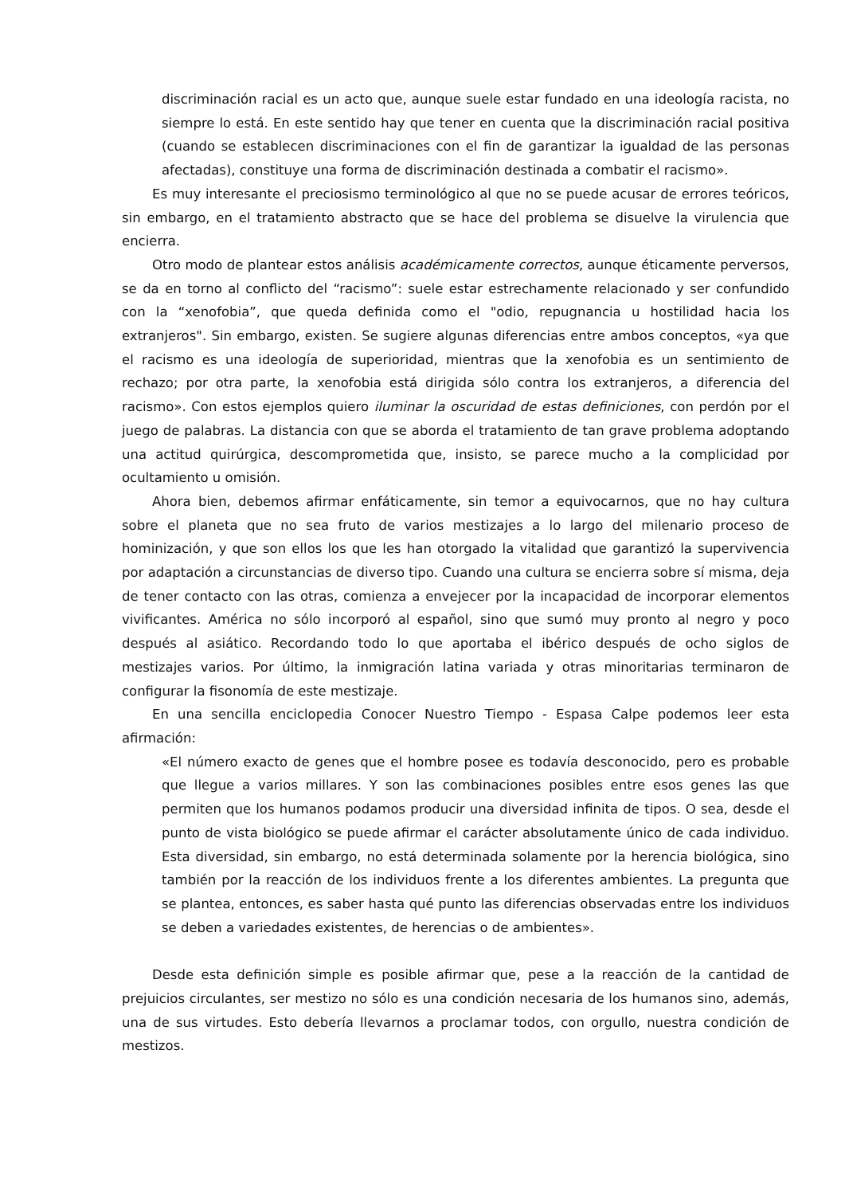discriminación racial es un acto que, aunque suele estar fundado en una ideología racista, no siempre lo está. En este sentido hay que tener en cuenta que la discriminación racial positiva (cuando se establecen discriminaciones con el fin de garantizar la igualdad de las personas afectadas), constituye una forma de discriminación destinada a combatir el racismo».
Es muy interesante el preciosismo terminológico al que no se puede acusar de errores teóricos, sin embargo, en el tratamiento abstracto que se hace del problema se disuelve la virulencia que encierra.
Otro modo de plantear estos análisis académicamente correctos, aunque éticamente perversos, se da en torno al conflicto del “racismo”: suele estar estrechamente relacionado y ser confundido con la “xenofobia”, que queda definida como el "odio, repugnancia u hostilidad hacia los extranjeros". Sin embargo, existen. Se sugiere algunas diferencias entre ambos conceptos, «ya que el racismo es una ideología de superioridad, mientras que la xenofobia es un sentimiento de rechazo; por otra parte, la xenofobia está dirigida sólo contra los extranjeros, a diferencia del racismo». Con estos ejemplos quiero iluminar la oscuridad de estas definiciones, con perdón por el juego de palabras. La distancia con que se aborda el tratamiento de tan grave problema adoptando una actitud quirúrgica, descomprometida que, insisto, se parece mucho a la complicidad por ocultamiento u omisión.
Ahora bien, debemos afirmar enfáticamente, sin temor a equivocarnos, que no hay cultura sobre el planeta que no sea fruto de varios mestizajes a lo largo del milenario proceso de hominización, y que son ellos los que les han otorgado la vitalidad que garantizó la supervivencia por adaptación a circunstancias de diverso tipo. Cuando una cultura se encierra sobre sí misma, deja de tener contacto con las otras, comienza a envejecer por la incapacidad de incorporar elementos vivificantes. América no sólo incorporó al español, sino que sumó muy pronto al negro y poco después al asiático. Recordando todo lo que aportaba el ibérico después de ocho siglos de mestizajes varios. Por último, la inmigración latina variada y otras minoritarias terminaron de configurar la fisonomía de este mestizaje.
En una sencilla enciclopedia Conocer Nuestro Tiempo - Espasa Calpe podemos leer esta afirmación:
«El número exacto de genes que el hombre posee es todavía desconocido, pero es probable que llegue a varios millares. Y son las combinaciones posibles entre esos genes las que permiten que los humanos podamos producir una diversidad infinita de tipos. O sea, desde el punto de vista biológico se puede afirmar el carácter absolutamente único de cada individuo. Esta diversidad, sin embargo, no está determinada solamente por la herencia biológica, sino también por la reacción de los individuos frente a los diferentes ambientes. La pregunta que se plantea, entonces, es saber hasta qué punto las diferencias observadas entre los individuos se deben a variedades existentes, de herencias o de ambientes».
Desde esta definición simple es posible afirmar que, pese a la reacción de la cantidad de prejuicios circulantes, ser mestizo no sólo es una condición necesaria de los humanos sino, además, una de sus virtudes. Esto debería llevarnos a proclamar todos, con orgullo, nuestra condición de mestizos.